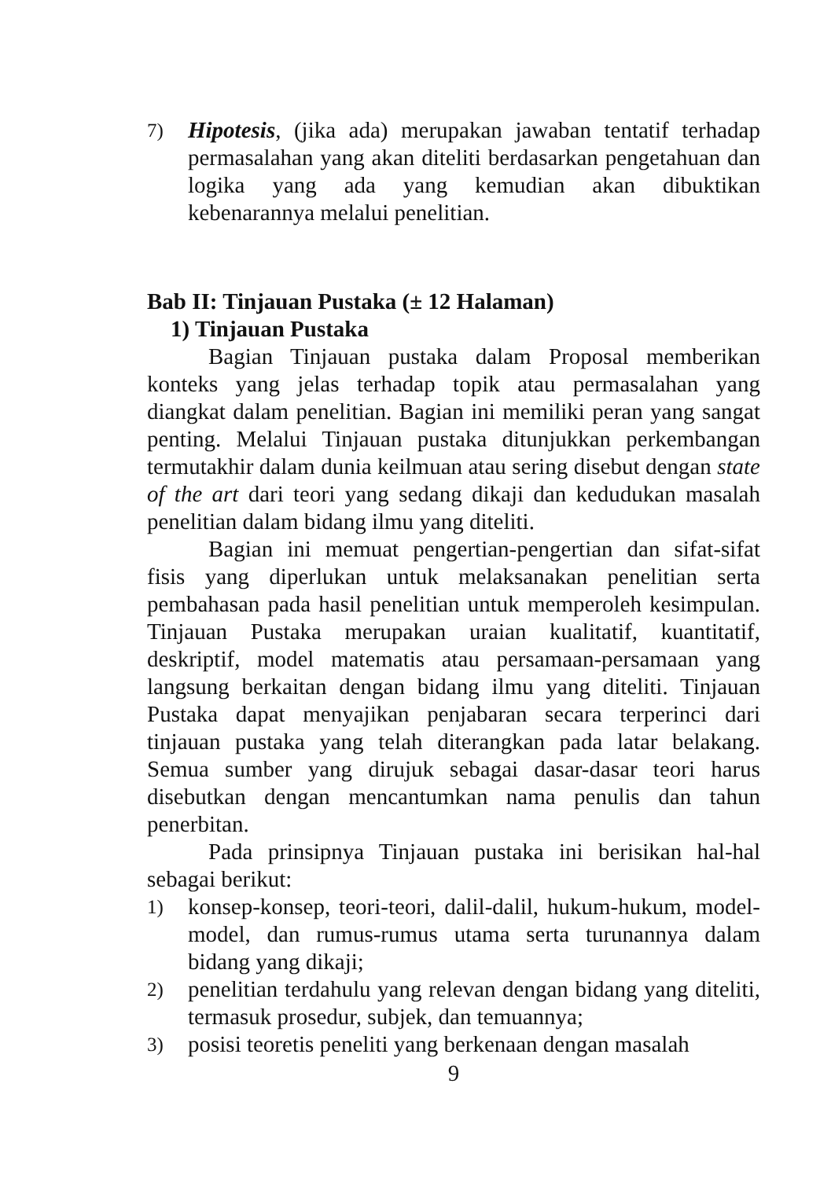7) Hipotesis, (jika ada) merupakan jawaban tentatif terhadap permasalahan yang akan diteliti berdasarkan pengetahuan dan logika yang ada yang kemudian akan dibuktikan kebenarannya melalui penelitian.
Bab II: Tinjauan Pustaka (± 12 Halaman)
1) Tinjauan Pustaka
Bagian Tinjauan pustaka dalam Proposal memberikan konteks yang jelas terhadap topik atau permasalahan yang diangkat dalam penelitian. Bagian ini memiliki peran yang sangat penting. Melalui Tinjauan pustaka ditunjukkan perkembangan termutakhir dalam dunia keilmuan atau sering disebut dengan state of the art dari teori yang sedang dikaji dan kedudukan masalah penelitian dalam bidang ilmu yang diteliti.
Bagian ini memuat pengertian-pengertian dan sifat-sifat fisis yang diperlukan untuk melaksanakan penelitian serta pembahasan pada hasil penelitian untuk memperoleh kesimpulan. Tinjauan Pustaka merupakan uraian kualitatif, kuantitatif, deskriptif, model matematis atau persamaan-persamaan yang langsung berkaitan dengan bidang ilmu yang diteliti. Tinjauan Pustaka dapat menyajikan penjabaran secara terperinci dari tinjauan pustaka yang telah diterangkan pada latar belakang. Semua sumber yang dirujuk sebagai dasar-dasar teori harus disebutkan dengan mencantumkan nama penulis dan tahun penerbitan.
Pada prinsipnya Tinjauan pustaka ini berisikan hal-hal sebagai berikut:
1) konsep-konsep, teori-teori, dalil-dalil, hukum-hukum, model-model, dan rumus-rumus utama serta turunannya dalam bidang yang dikaji;
2) penelitian terdahulu yang relevan dengan bidang yang diteliti, termasuk prosedur, subjek, dan temuannya;
3) posisi teoretis peneliti yang berkenaan dengan masalah
9